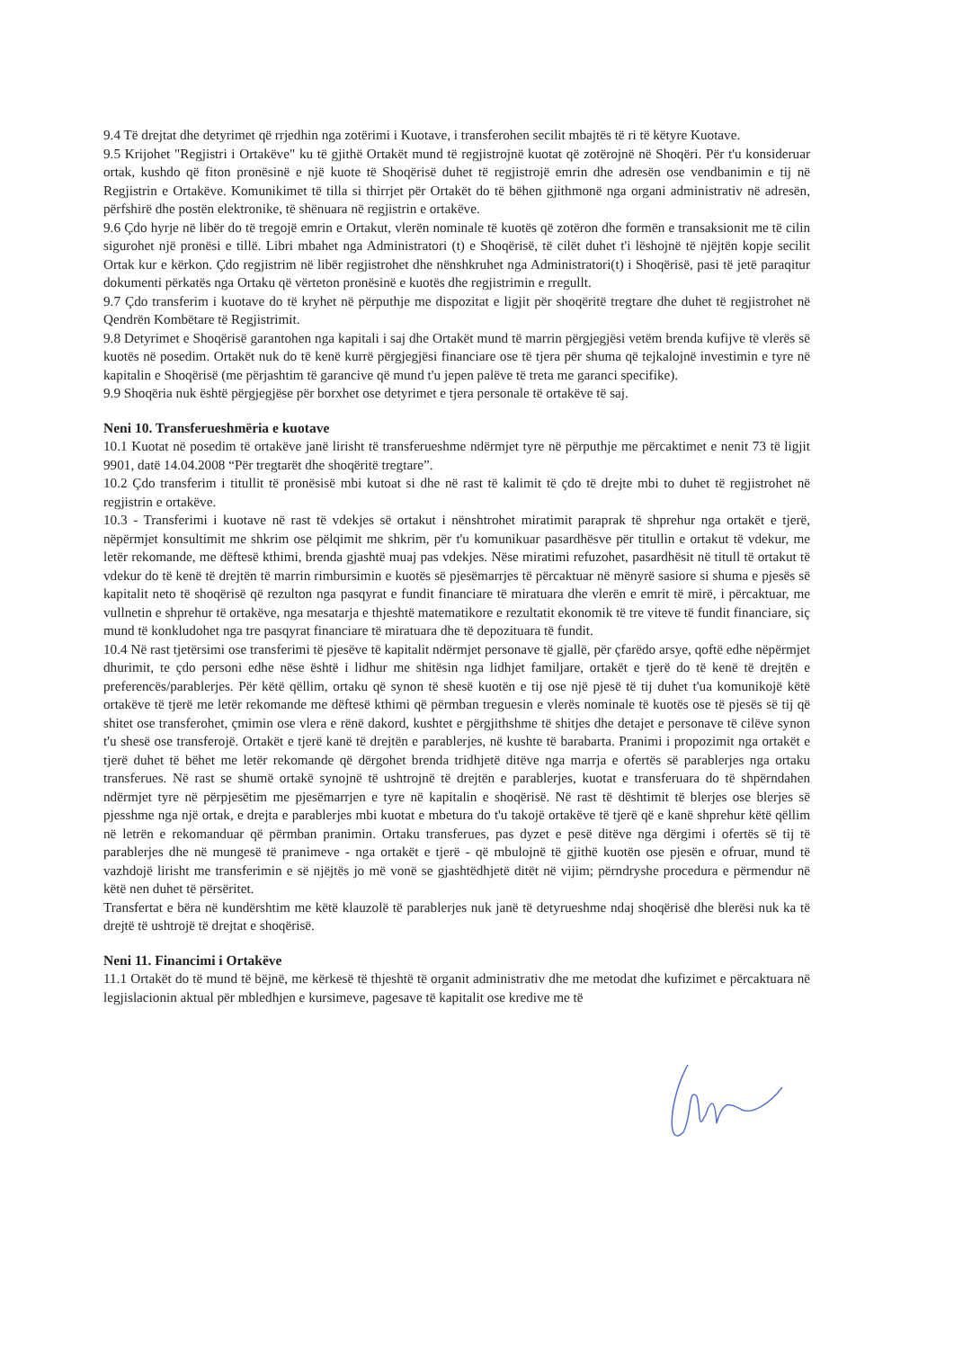9.4 Të drejtat dhe detyrimet që rrjedhin nga zotërimi i Kuotave, i transferohen secilit mbajtës të ri të këtyre Kuotave.
9.5 Krijohet "Regjistri i Ortakëve" ku të gjithë Ortakët mund të regjistrojnë kuotat që zotërojnë në Shoqëri. Për t'u konsideruar ortak, kushdo që fiton pronësinë e një kuote të Shoqërisë duhet të regjistrojë emrin dhe adresën ose vendbanimin e tij në Regjistrin e Ortakëve. Komunikimet të tilla si thirrjet për Ortakët do të bëhen gjithmonë nga organi administrativ në adresën, përfshirë dhe postën elektronike, të shënuara në regjistrin e ortakëve.
9.6 Çdo hyrje në libër do të tregojë emrin e Ortakut, vlerën nominale të kuotës që zotëron dhe formën e transaksionit me të cilin sigurohet një pronësi e tillë. Libri mbahet nga Administratori (t) e Shoqërisë, të cilët duhet t'i lëshojnë të njëjtën kopje secilit Ortak kur e kërkon. Çdo regjistrim në libër regjistrohet dhe nënshkruhet nga Administratori(t) i Shoqërisë, pasi të jetë paraqitur dokumenti përkatës nga Ortaku që vërteton pronësinë e kuotës dhe regjistrimin e rregullt.
9.7 Çdo transferim i kuotave do të kryhet në përputhje me dispozitat e ligjit për shoqëritë tregtare dhe duhet të regjistrohet në Qendrën Kombëtare të Regjistrimit.
9.8 Detyrimet e Shoqërisë garantohen nga kapitali i saj dhe Ortakët mund të marrin përgjegjësi vetëm brenda kufijve të vlerës së kuotës në posedim. Ortakët nuk do të kenë kurrë përgjegjësi financiare ose të tjera për shuma që tejkalojnë investimin e tyre në kapitalin e Shoqërisë (me përjashtim të garancive që mund t'u jepen palëve të treta me garanci specifike).
9.9 Shoqëria nuk është përgjegjëse për borxhet ose detyrimet e tjera personale të ortakëve të saj.
Neni 10. Transferueshmëria e kuotave
10.1 Kuotat në posedim të ortakëve janë lirisht të transferueshme ndërmjet tyre në përputhje me përcaktimet e nenit 73 të ligjit 9901, datë 14.04.2008 “Për tregtarët dhe shoqëritë tregtare”.
10.2 Çdo transferim i titullit të pronësisë mbi kutoat si dhe në rast të kalimit të çdo të drejte mbi to duhet të regjistrohet në regjistrin e ortakëve.
10.3 - Transferimi i kuotave në rast të vdekjes së ortakut i nënshtrohet miratimit paraprak të shprehur nga ortakët e tjerë, nëpërmjet konsultimit me shkrim ose pëlqimit me shkrim, për t'u komunikuar pasardhësve për titullin e ortakut të vdekur, me letër rekomande, me dëftesë kthimi, brenda gjashtë muaj pas vdekjes. Nëse miratimi refuzohet, pasardhësit në titull të ortakut të vdekur do të kenë të drejtën të marrin rimbursimin e kuotës së pjesëmarrjes të përcaktuar në mënyrë sasiore si shuma e pjesës së kapitalit neto të shoqërisë që rezulton nga pasqyrat e fundit financiare të miratuara dhe vlerën e emrit të mirë, i përcaktuar, me vullnetin e shprehur të ortakëve, nga mesatarja e thjeshtë matematikore e rezultatit ekonomik të tre viteve të fundit financiare, siç mund të konkludohet nga tre pasqyrat financiare të miratuara dhe të depozituara të fundit.
10.4 Në rast tjetërsimi ose transferimi të pjesëve të kapitalit ndërmjet personave të gjallë, për çfarëdo arsye, qoftë edhe nëpërmjet dhurimit, te çdo personi edhe nëse është i lidhur me shitësin nga lidhjet familjare, ortakët e tjerë do të kenë të drejtën e preferencës/parablerjes. Për këtë qëllim, ortaku që synon të shesë kuotën e tij ose një pjesë të tij duhet t'ua komunikojë këtë ortakëve të tjerë me letër rekomande me dëftesë kthimi që përmban treguesin e vlerës nominale të kuotës ose të pjesës së tij që shitet ose transferohet, çmimin ose vlera e rënë dakord, kushtet e përgjithshme të shitjes dhe detajet e personave të cilëve synon t'u shesë ose transferojë. Ortakët e tjerë kanë të drejtën e parablerjes, në kushte të barabarta. Pranimi i propozimit nga ortakët e tjerë duhet të bëhet me letër rekomande që dërgohet brenda tridhjetë ditëve nga marrja e ofertës së parablerjes nga ortaku transferues. Në rast se shumë ortakë synojnë të ushtrojnë të drejtën e parablerjes, kuotat e transferuara do të shpërndahen ndërmjet tyre në përpjesëtim me pjesëmarrjen e tyre në kapitalin e shoqërisë. Në rast të dështimit të blerjes ose blerjes së pjesshme nga një ortak, e drejta e parablerjes mbi kuotat e mbetura do t'u takojë ortakëve të tjerë që e kanë shprehur këtë qëllim në letrën e rekomanduar që përmban pranimin. Ortaku transferues, pas dyzet e pesë ditëve nga dërgimi i ofertës së tij të parablerjes dhe në mungesë të pranimeve - nga ortakët e tjerë - që mbulojnë të gjithë kuotën ose pjesën e ofruar, mund të vazhdojë lirisht me transferimin e së njëjtës jo më vonë se gjashtëdhjetë ditët në vijim; përndryshe procedura e përmendur në këtë nen duhet të përsëritet.
Transfertat e bëra në kundërshtim me këtë klauzolë të parablerjes nuk janë të detyrueshme ndaj shoqërisë dhe blerësi nuk ka të drejtë të ushtrojë të drejtat e shoqërisë.
Neni 11. Financimi i Ortakëve
11.1 Ortakët do të mund të bëjnë, me kërkesë të thjeshtë të organit administrativ dhe me metodat dhe kufizimet e përcaktuara në legjislacionin aktual për mbledhjen e kursimeve, pagesave të kapitalit ose kredive me të